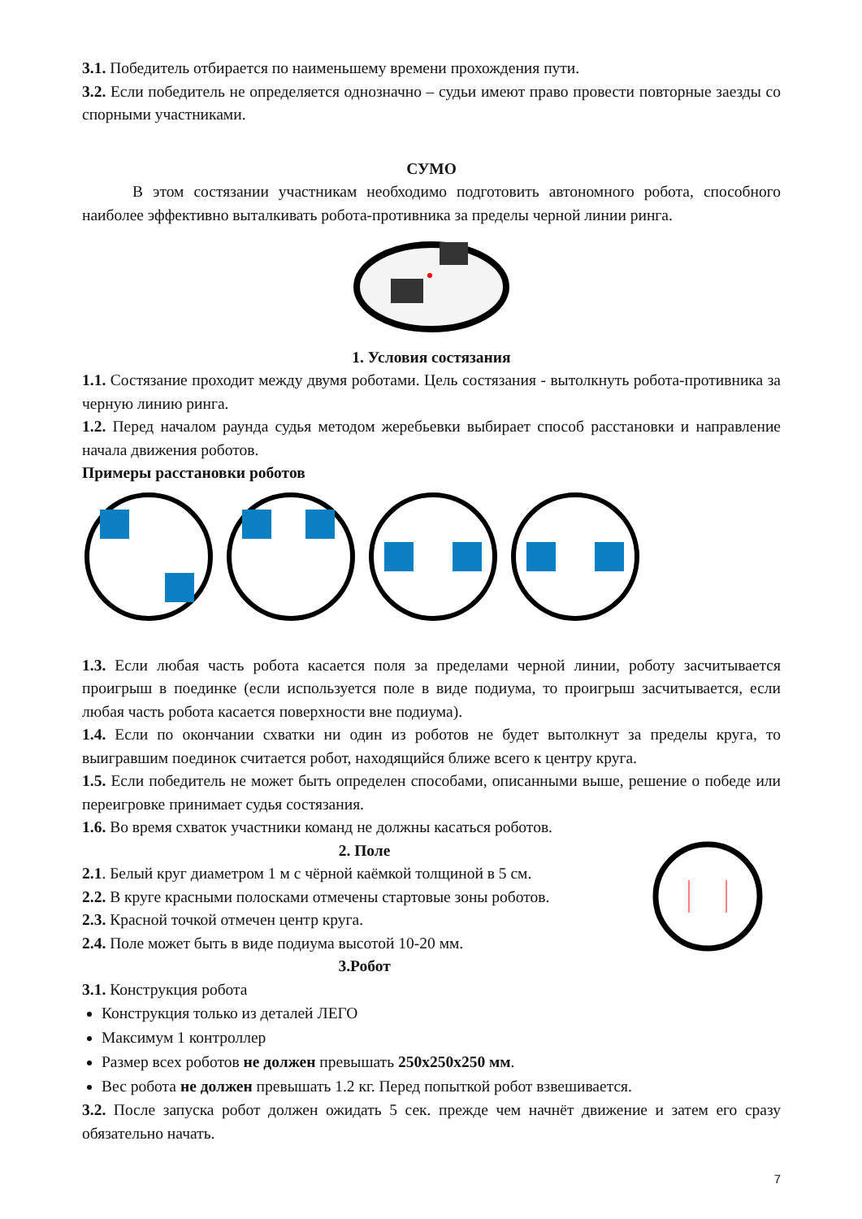3.1. Победитель отбирается по наименьшему времени прохождения пути.
3.2. Если победитель не определяется однозначно – судьи имеют право провести повторные заезды со спорными участниками.
СУМО
В этом состязании участникам необходимо подготовить автономного робота, способного наиболее эффективно выталкивать робота-противника за пределы черной линии ринга.
1. Условия состязания
1.1. Состязание проходит между двумя роботами. Цель состязания - вытолкнуть робота-противника за черную линию ринга.
1.2. Перед началом раунда судья методом жеребьевки выбирает способ расстановки и направление начала движения роботов.
Примеры расстановки роботов
1.3. Если любая часть робота касается поля за пределами черной линии, роботу засчитывается проигрыш в поединке (если используется поле в виде подиума, то проигрыш засчитывается, если любая часть робота касается поверхности вне подиума).
1.4. Если по окончании схватки ни один из роботов не будет вытолкнут за пределы круга, то выигравшим поединок считается робот, находящийся ближе всего к центру круга.
1.5. Если победитель не может быть определен способами, описанными выше, решение о победе или переигровке принимает судья состязания.
1.6. Во время схваток участники команд не должны касаться роботов.
2. Поле
2.1. Белый круг диаметром 1 м с чёрной каёмкой толщиной в 5 см.
2.2. В круге красными полосками отмечены стартовые зоны роботов.
2.3. Красной точкой отмечен центр круга.
2.4. Поле может быть в виде подиума высотой 10-20 мм.
3.Робот
3.1. Конструкция робота
Конструкция только из деталей ЛЕГО
Максимум 1 контроллер
Размер всех роботов не должен превышать 250x250x250 мм.
Вес робота не должен превышать 1.2 кг. Перед попыткой робот взвешивается.
3.2. После запуска робот должен ожидать 5 сек. прежде чем начнёт движение и затем его сразу обязательно начать.
7